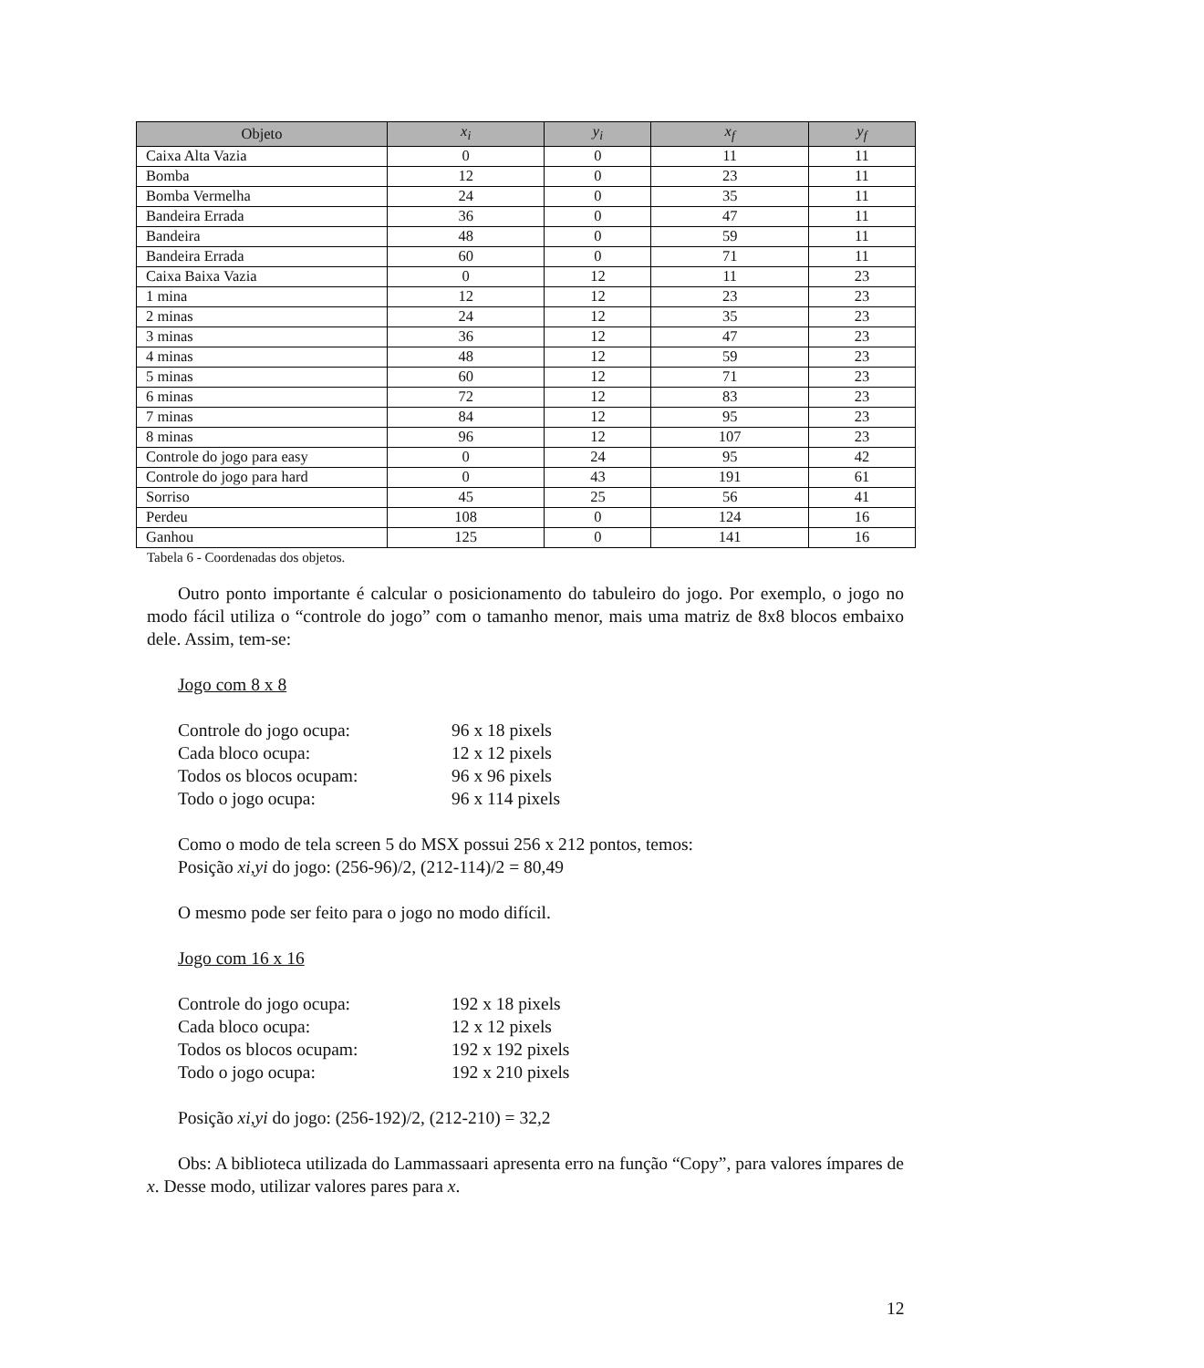| Objeto | x<sub>i</sub> | y<sub>i</sub> | x<sub>f</sub> | y<sub>f</sub> |
| --- | --- | --- | --- | --- |
| Caixa Alta Vazia | 0 | 0 | 11 | 11 |
| Bomba | 12 | 0 | 23 | 11 |
| Bomba Vermelha | 24 | 0 | 35 | 11 |
| Bandeira Errada | 36 | 0 | 47 | 11 |
| Bandeira | 48 | 0 | 59 | 11 |
| Bandeira Errada | 60 | 0 | 71 | 11 |
| Caixa Baixa Vazia | 0 | 12 | 11 | 23 |
| 1 mina | 12 | 12 | 23 | 23 |
| 2 minas | 24 | 12 | 35 | 23 |
| 3 minas | 36 | 12 | 47 | 23 |
| 4 minas | 48 | 12 | 59 | 23 |
| 5 minas | 60 | 12 | 71 | 23 |
| 6 minas | 72 | 12 | 83 | 23 |
| 7 minas | 84 | 12 | 95 | 23 |
| 8 minas | 96 | 12 | 107 | 23 |
| Controle do jogo para easy | 0 | 24 | 95 | 42 |
| Controle do jogo para hard | 0 | 43 | 191 | 61 |
| Sorriso | 45 | 25 | 56 | 41 |
| Perdeu | 108 | 0 | 124 | 16 |
| Ganhou | 125 | 0 | 141 | 16 |
Tabela 6 - Coordenadas dos objetos.
Outro ponto importante é calcular o posicionamento do tabuleiro do jogo. Por exemplo, o jogo no modo fácil utiliza o “controle do jogo” com o tamanho menor, mais uma matriz de 8x8 blocos embaixo dele. Assim, tem-se:
Jogo com 8 x 8
Controle do jogo ocupa: 96 x 18 pixels
Cada bloco ocupa: 12 x 12 pixels
Todos os blocos ocupam: 96 x 96 pixels
Todo o jogo ocupa: 96 x 114 pixels
Como o modo de tela screen 5 do MSX possui 256 x 212 pontos, temos:
Posição xi,yi do jogo: (256-96)/2, (212-114)/2 = 80,49
O mesmo pode ser feito para o jogo no modo difícil.
Jogo com 16 x 16
Controle do jogo ocupa: 192 x 18 pixels
Cada bloco ocupa: 12 x 12 pixels
Todos os blocos ocupam: 192 x 192 pixels
Todo o jogo ocupa: 192 x 210 pixels
Posição xi,yi do jogo: (256-192)/2, (212-210) = 32,2
Obs: A biblioteca utilizada do Lammassaari apresenta erro na função “Copy”, para valores ímpares de x. Desse modo, utilizar valores pares para x.
12